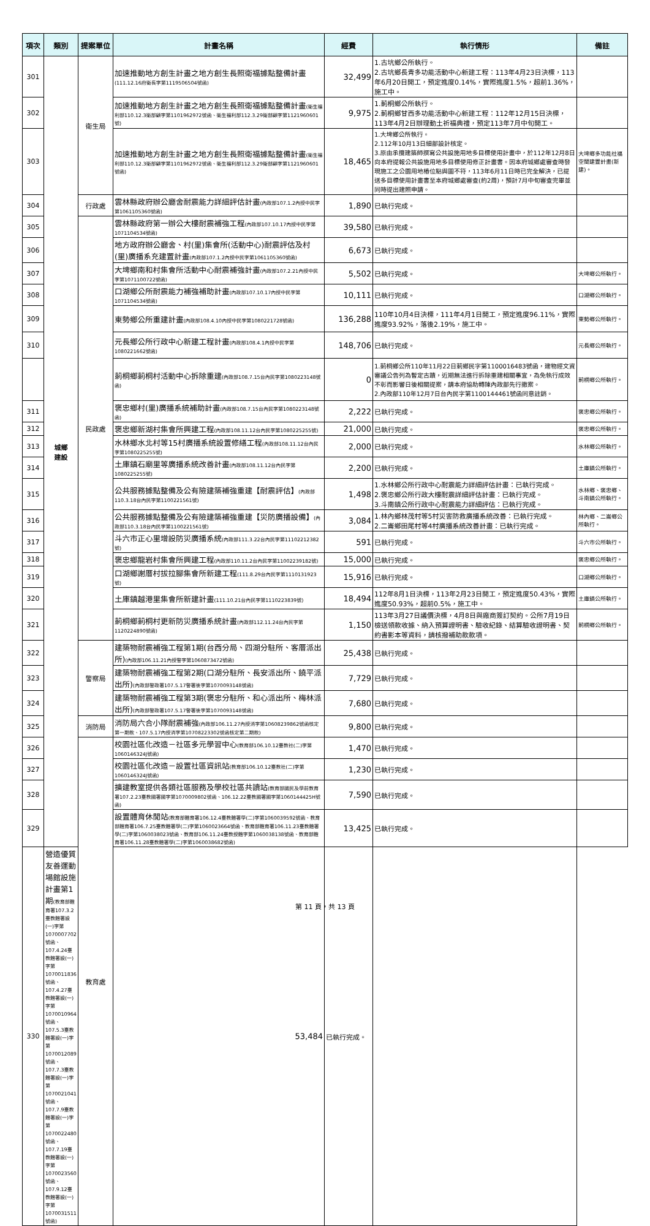| 項次 | 類別 | 提案單位 | 計畫名稱 | 經費 | 執行情形 | 備註 |
| --- | --- | --- | --- | --- | --- | --- |
| 301 | 城鄉 建設 | 衛生局 | 加速推動地方創生計畫之地方創生長照衛福據點整備計畫 (111.12.16府衛長字第1119506504號函) | 32,499 | 1.古坑鄉公所執行。 2.古坑鄉長青多功能活動中心新建工程：113年4月23日決標，113年6月20日開工，預定進度0.14%，實際進度1.5%，超前1.36%，施工中。 | |
| 302 | | | 加速推動地方創生計畫之地方創生長照衛福據點整備計畫 (衛生福利部110.12.3衛部顧字第1101962972號函、衛生福利部112.3.29衛部顧字第1121960601號) | 9,975 | 1.莿桐鄉公所執行。 2.莿桐鄉甘西多功能活動中心新建工程：112年12月15日決標，113年4月2日辦理動土祈福典禮，預定113年7月中旬開工。 | |
| 303 | | | 加速推動地方創生計畫之地方創生長照衛福據點整備計畫 (衛生福利部110.12.3衛部顧字第1101962972號函、衛生福利部112.3.29衛部顧字第1121960601號函) | 18,465 | 1.大埤鄉公所執行。 2.112年10月13日細部設計核定。 3.原由承攬建築師撰寫公共設施用地多目標使用計畫中，於112年12月8日向本府提報公共設施用地多目標使用修正計畫書。因本府城鄉處審查時發現施工之公園用地樁位點與圖不符，113年6月11日時已完全解決，已提送多目標使用計畫書至本府城鄉處審查(約2周)，預計7月中旬審查完畢並同時提出建照申請。 | 大埤鄉多功能社福空間建置計畫(新建)。 |
| 304 | | 行政處 | 雲林縣政府辦公廳舍耐震能力詳細評估計畫 (內政部107.1.2內授中民字第1061105360號函) | 1,890 | 已執行完成。 | |
| 305 | | 民政處 | 雲林縣政府第一辦公大樓耐震補強工程 (內政部107.10.17內授中民字第1071104534號函) | 39,580 | 已執行完成。 | |
| 306 | | | 地方政府辦公廳舍、村(里)集會所(活動中心)耐震評估及村(里)廣播系充建置計畫 (內政部107.1.2內授中民字第1061105360號函) | 6,673 | 已執行完成。 | |
| 307 | | | 大埤鄉南和村集會所活動中心耐震補強計畫 (內政部107.2.21內授中民字第1071100722號函) | 5,502 | 已執行完成。 | 大埤鄉公所執行。 |
| 308 | | | 口湖鄉公所耐震能力補強補助計畫 (內政部107.10.17內授中民字第1071104534號函) | 10,111 | 已執行完成。 | 口湖鄉公所執行。 |
| 309 | | | 東勢鄉公所重建計畫 (內政部108.4.10內授中民字第1080221728號函) | 136,288 | 110年10月4日決標，111年4月1日開工，預定進度96.11%，實際進度93.92%，落後2.19%，施工中。 | 東勢鄉公所執行。 |
| 310 | | | 元長鄉公所行政中心新建工程計畫 (內政部108.4.1內授中民字第1080221662號函) | 148,706 | 已執行完成。 | 元長鄉公所執行。 |
| | | | 莿桐鄉莿桐村活動中心拆除重建 (內政部108.7.15台內民字第1080223148號函) | 0 | 1.莿桐鄉公所110年11月22日莿鄉民字第1100016483號函，建物經文資審議公告列為暫定古蹟，近期無法進行拆除重建相關事宜，為免執行成效不彰而影響日後相關提案，請本府協助轉陳內政部先行撤案。 2.內政部110年12月7日台內民字第1100144461號函同意註銷。 | 莿桐鄉公所執行。 |
| 311 | | | 褒忠鄉村(里)廣播系統補助計畫 (內政部108.7.15台內民字第1080223148號函) | 2,222 | 已執行完成。 | 褒忠鄉公所執行。 |
| 312 | | | 褒忠鄉新湖村集會所興建工程 (內政部108.11.12台內民字第1080225255號) | 21,000 | 已執行完成。 | 褒忠鄉公所執行。 |
| 313 | | | 水林鄉水北村等15村廣播系統設置修繕工程 (內政部108.11.12台內民字第1080225255號) | 2,000 | 已執行完成。 | 水林鄉公所執行。 |
| 314 | | | 土庫鎮石廟里等廣播系統改善計畫 (內政部108.11.12台內民字第1080225255號) | 2,200 | 已執行完成。 | 土庫鎮公所執行。 |
| 315 | | | 公共服務據點整備及公有險建築補強重建【耐震評估】 (內政部110.3.18台內民字第1100221561號) | 1,498 | 1.水林鄉公所行政中心耐震能力詳細評估計畫：已執行完成。 2.褒忠鄉公所行政大樓耐震詳細評估計畫：已執行完成。 3.斗南鎮公所行政中心耐震能力詳細評估：已執行完成。 | 水林鄉、褒忠鄉、斗南鎮公所執行。 |
| 316 | | | 公共服務據點整備及公有險建築補強重建【災防廣播設備】 (內政部110.3.18台內民字第1100221561號) | 3,084 | 1.林內鄉林茂村等5村災害防救廣播系統改善：已執行完成。 2.二崙鄉田尾村等4村廣播系統改善計畫：已執行完成。 | 林內鄉、二崙鄉公所執行。 |
| 317 | | | 斗六市正心里增設防災廣播系統 (內政部111.3.22台內民字第11102212382號) | 591 | 已執行完成。 | 斗六市公所執行。 |
| 318 | | | 褒忠鄉龍岩村集會所興建工程 (內政部110.11.2台內民字第11002239182號) | 15,000 | 已執行完成。 | 褒忠鄉公所執行。 |
| 319 | | | 口湖鄉謝厝村拔拉腳集會所新建工程 (111.8.29台內民字第1110131923號) | 15,916 | 已執行完成。 | 口湖鄉公所執行。 |
| 320 | | | 土庫鎮越港里集會所新建計畫 (111.10.21台內民字第1110223839號) | 18,494 | 112年8月1日決標，113年2月23日開工，預定進度50.43%，實際進度50.93%，超前0.5%，施工中。 | 土庫鎮公所執行。 |
| 321 | | | 莿桐鄉莿桐村更新防災廣播系統計畫 (內政部112.11.24台內民字第1120224890號函) | 1,150 | 113年3月27日議價決標，4月8日與廠商簽訂契約。公所7月19日檢送領款收據、納入預算證明書、驗收紀錄、結算驗收證明書、契約書影本等資料，請核撥補助款款項。 | 莿桐鄉公所執行。 |
| 322 | | 警察局 | 建築物耐震補強工程第1期(台西分局、四湖分駐所、客厝派出所) (內政部106.11.21內授警字第1060873472號函) | 25,438 | 已執行完成。 | |
| 323 | | | 建築物耐震補強工程第2期(口湖分駐所、長安派出所、饒平派出所) (內政部警政署107.5.17警署後字第1070093148號函) | 7,729 | 已執行完成。 | |
| 324 | | | 建築物耐震補強工程第3期(褒忠分駐所、和心派出所、梅林派出所) (內政部警政署107.5.17警署後字第1070093148號函) | 7,680 | 已執行完成。 | |
| 325 | | 消防局 | 消防局六合小隊耐震補強 (內政部106.11.27內授消字第10608239862號函核定第一期款、107.5.17內授消字第10708223302號函核定第二期款) | 9,800 | 已執行完成。 | |
| 326 | | 教育處 | 校園社區化改造－社區多元學習中心 (教育部106.10.12臺教社(二)字第1060146324J號函) | 1,470 | 已執行完成。 | |
| 327 | | | 校園社區化改造－設置社區資訊站 (教育部106.10.12臺教社(二)字第1060146324J號函) | 1,230 | 已執行完成。 | |
| 328 | | | 擴建教室提供各類社區服務及學校社區共讀站 (教育部國民及學前教育署107.2.23臺教國署國字第1070009802號函、106.12.22臺教國署國字第1060144425H號函) | 7,590 | 已執行完成。 | |
| 329 | | | 設置體育休閒站 (教育部體育署106.12.4臺教體署學(二)字第1060039592號函、教育部體育署106.7.25臺教體署學(二)字第1060023664號函、教育部體育署106.11.23臺教體署學(二)字第1060038023號函、教育部106.11.24臺教授體字第1060038138號函、教育部體育署106.11.28臺教體署學(二)字第1060038682號函) | 13,425 | 已執行完成。 | |
| 330 | 營造優質友善運動場館設施計畫第1期 (教育部體育署107.3.2臺教體署設(一)字第1070007702號函、107.4.24臺教體署設(一)字第1070011836號函、107.4.27臺教體署設(一)字第1070010964號函、107.5.3臺教體署設(一)字第1070012089號函、107.7.3臺教體署設(一)字第1070021041號函、107.7.9臺教體署設(一)字第1070022480號函、107.7.19臺教體署設(一)字第1070023560號函、107.9.12臺教體署設(一)字第1070031511號函) | | 53,484 | 已執行完成。 | | |
第 11 頁，共 13 頁